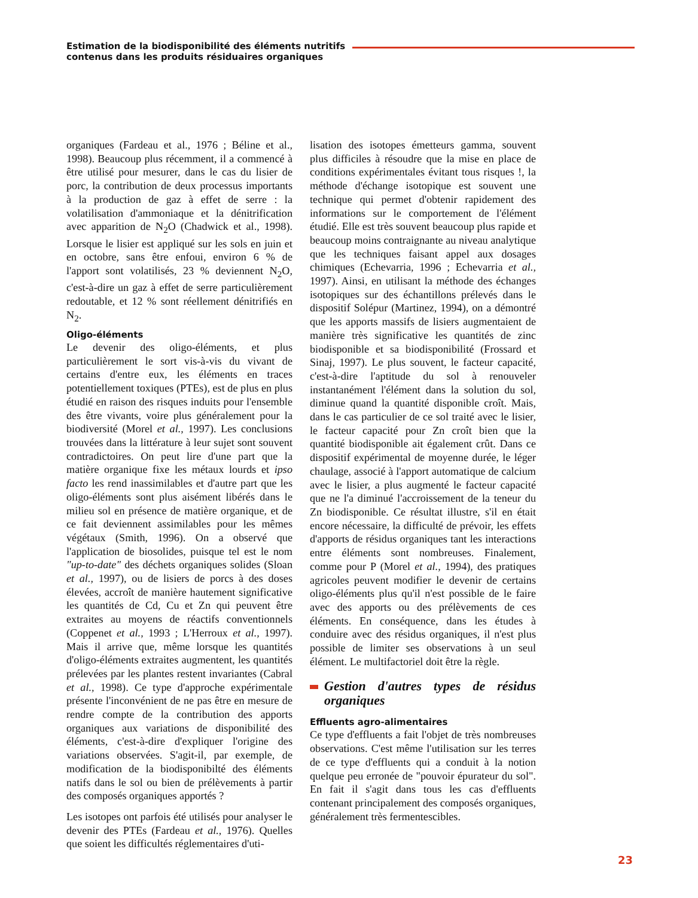Estimation de la biodisponibilité des éléments nutritifs
contenus dans les produits résiduaires organiques
organiques (Fardeau et al., 1976 ; Béline et al., 1998). Beaucoup plus récemment, il a commencé à être utilisé pour mesurer, dans le cas du lisier de porc, la contribution de deux processus importants à la production de gaz à effet de serre : la volatilisation d'ammoniaque et la dénitrification avec apparition de N<sub>2</sub>O (Chadwick et al., 1998). Lorsque le lisier est appliqué sur les sols en juin et en octobre, sans être enfoui, environ 6 % de l'apport sont volatilisés, 23 % deviennent N<sub>2</sub>O, c'est-à-dire un gaz à effet de serre particulièrement redoutable, et 12 % sont réellement dénitrifiés en N<sub>2</sub>.
Oligo-éléments
Le devenir des oligo-éléments, et plus particulièrement le sort vis-à-vis du vivant de certains d'entre eux, les éléments en traces potentiellement toxiques (PTEs), est de plus en plus étudié en raison des risques induits pour l'ensemble des être vivants, voire plus généralement pour la biodiversité (Morel et al., 1997). Les conclusions trouvées dans la littérature à leur sujet sont souvent contradictoires. On peut lire d'une part que la matière organique fixe les métaux lourds et ipso facto les rend inassimilables et d'autre part que les oligo-éléments sont plus aisément libérés dans le milieu sol en présence de matière organique, et de ce fait deviennent assimilables pour les mêmes végétaux (Smith, 1996). On a observé que l'application de biosolides, puisque tel est le nom "up-to-date" des déchets organiques solides (Sloan et al., 1997), ou de lisiers de porcs à des doses élevées, accroît de manière hautement significative les quantités de Cd, Cu et Zn qui peuvent être extraites au moyens de réactifs conventionnels (Coppenet et al., 1993 ; L'Herroux et al., 1997). Mais il arrive que, même lorsque les quantités d'oligo-éléments extraites augmentent, les quantités prélevées par les plantes restent invariantes (Cabral et al., 1998). Ce type d'approche expérimentale présente l'inconvénient de ne pas être en mesure de rendre compte de la contribution des apports organiques aux variations de disponibilité des éléments, c'est-à-dire d'expliquer l'origine des variations observées. S'agit-il, par exemple, de modification de la biodisponibilté des éléments natifs dans le sol ou bien de prélèvements à partir des composés organiques apportés ?
Les isotopes ont parfois été utilisés pour analyser le devenir des PTEs (Fardeau et al., 1976). Quelles que soient les difficultés réglementaires d'uti-
lisation des isotopes émetteurs gamma, souvent plus difficiles à résoudre que la mise en place de conditions expérimentales évitant tous risques !, la méthode d'échange isotopique est souvent une technique qui permet d'obtenir rapidement des informations sur le comportement de l'élément étudié. Elle est très souvent beaucoup plus rapide et beaucoup moins contraignante au niveau analytique que les techniques faisant appel aux dosages chimiques (Echevarria, 1996 ; Echevarria et al., 1997). Ainsi, en utilisant la méthode des échanges isotopiques sur des échantillons prélevés dans le dispositif Solépur (Martinez, 1994), on a démontré que les apports massifs de lisiers augmentaient de manière très significative les quantités de zinc biodisponible et sa biodisponibilité (Frossard et Sinaj, 1997). Le plus souvent, le facteur capacité, c'est-à-dire l'aptitude du sol à renouveler instantanément l'élément dans la solution du sol, diminue quand la quantité disponible croît. Mais, dans le cas particulier de ce sol traité avec le lisier, le facteur capacité pour Zn croît bien que la quantité biodisponible ait également crût. Dans ce dispositif expérimental de moyenne durée, le léger chaulage, associé à l'apport automatique de calcium avec le lisier, a plus augmenté le facteur capacité que ne l'a diminué l'accroissement de la teneur du Zn biodisponible. Ce résultat illustre, s'il en était encore nécessaire, la difficulté de prévoir, les effets d'apports de résidus organiques tant les interactions entre éléments sont nombreuses. Finalement, comme pour P (Morel et al., 1994), des pratiques agricoles peuvent modifier le devenir de certains oligo-éléments plus qu'il n'est possible de le faire avec des apports ou des prélèvements de ces éléments. En conséquence, dans les études à conduire avec des résidus organiques, il n'est plus possible de limiter ses observations à un seul élément. Le multifactoriel doit être la règle.
Gestion d'autres types de résidus organiques
Effluents agro-alimentaires
Ce type d'effluents a fait l'objet de très nombreuses observations. C'est même l'utilisation sur les terres de ce type d'effluents qui a conduit à la notion quelque peu erronée de "pouvoir épurateur du sol". En fait il s'agit dans tous les cas d'effluents contenant principalement des composés organiques, généralement très fermentescibles.
23